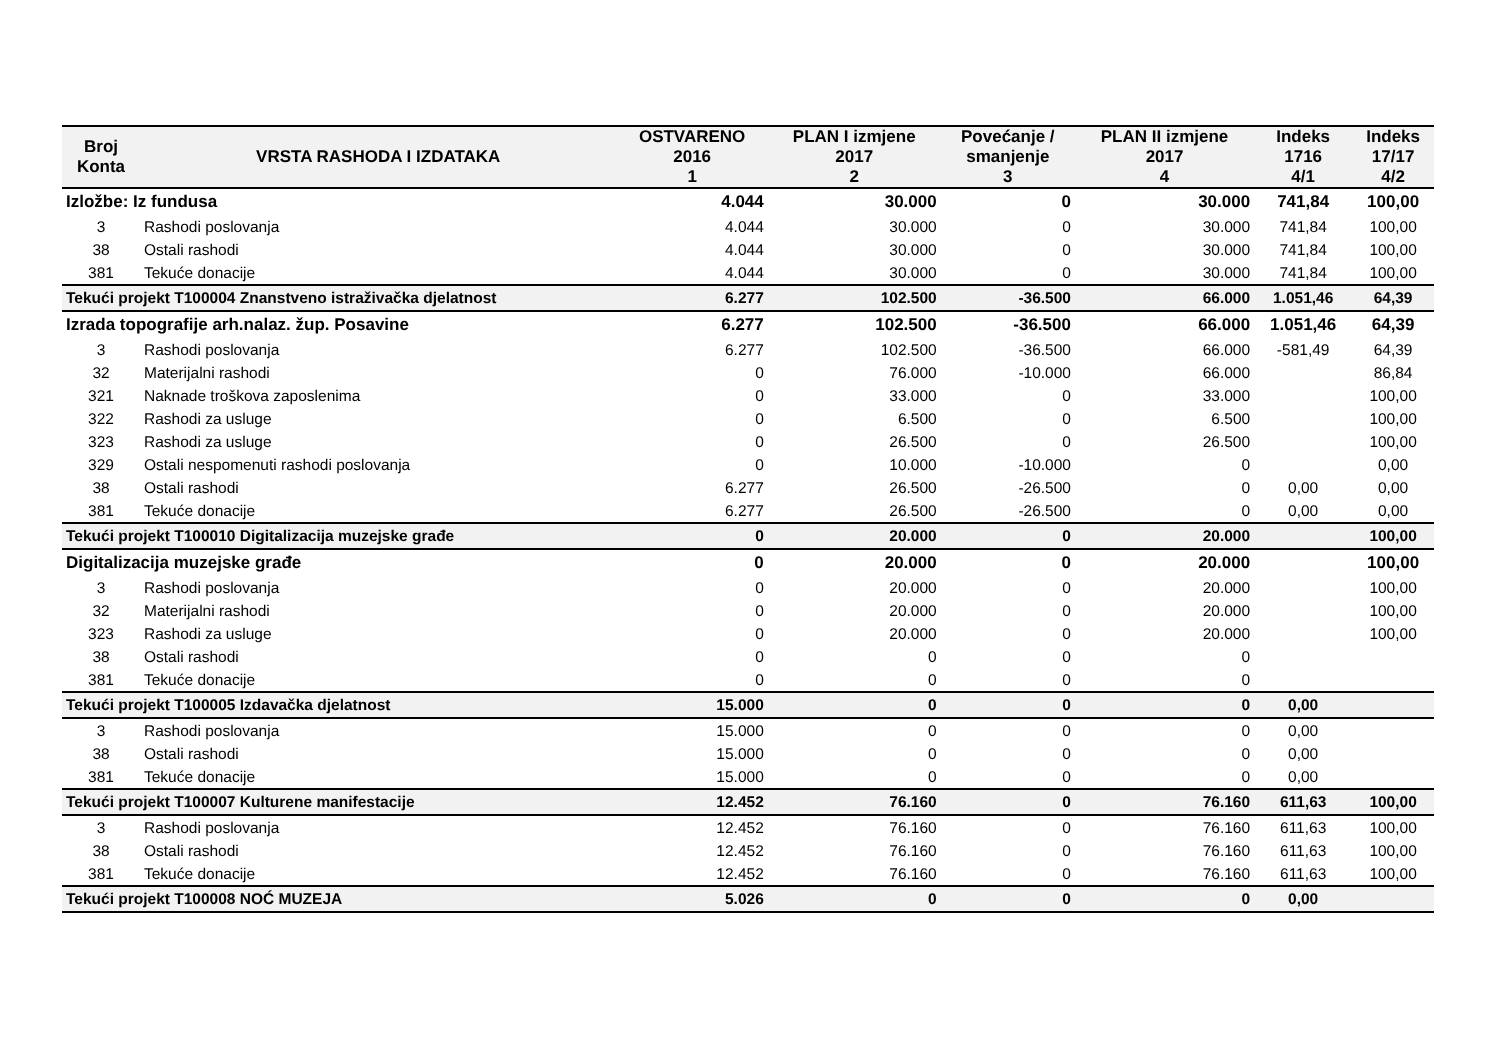| Broj Konta | VRSTA RASHODA I IZDATAKA | OSTVARENO 2016 1 | PLAN I izmjene 2017 2 | Povećanje / smanjenje 3 | PLAN II izmjene 2017 4 | Indeks 1716 4/1 | Indeks 17/17 4/2 |
| --- | --- | --- | --- | --- | --- | --- | --- |
| Izložbe: Iz fundusa | | 4.044 | 30.000 | 0 | 30.000 | 741,84 | 100,00 |
| 3 | Rashodi poslovanja | 4.044 | 30.000 | 0 | 30.000 | 741,84 | 100,00 |
| 38 | Ostali rashodi | 4.044 | 30.000 | 0 | 30.000 | 741,84 | 100,00 |
| 381 | Tekuće donacije | 4.044 | 30.000 | 0 | 30.000 | 741,84 | 100,00 |
| Tekući projekt T100004 Znanstveno istraživačka djelatnost | | 6.277 | 102.500 | -36.500 | 66.000 | 1.051,46 | 64,39 |
| Izrada topografije arh.nalaz. žup. Posavine | | 6.277 | 102.500 | -36.500 | 66.000 | 1.051,46 | 64,39 |
| 3 | Rashodi poslovanja | 6.277 | 102.500 | -36.500 | 66.000 | -581,49 | 64,39 |
| 32 | Materijalni rashodi | 0 | 76.000 | -10.000 | 66.000 | | 86,84 |
| 321 | Naknade troškova zaposlenima | 0 | 33.000 | 0 | 33.000 | | 100,00 |
| 322 | Rashodi za usluge | 0 | 6.500 | 0 | 6.500 | | 100,00 |
| 323 | Rashodi za usluge | 0 | 26.500 | 0 | 26.500 | | 100,00 |
| 329 | Ostali nespomenuti rashodi poslovanja | 0 | 10.000 | -10.000 | 0 | | 0,00 |
| 38 | Ostali rashodi | 6.277 | 26.500 | -26.500 | 0 | 0,00 | 0,00 |
| 381 | Tekuće donacije | 6.277 | 26.500 | -26.500 | 0 | 0,00 | 0,00 |
| Tekući projekt T100010 Digitalizacija muzejske građe | | 0 | 20.000 | 0 | 20.000 | | 100,00 |
| Digitalizacija muzejske građe | | 0 | 20.000 | 0 | 20.000 | | 100,00 |
| 3 | Rashodi poslovanja | 0 | 20.000 | 0 | 20.000 | | 100,00 |
| 32 | Materijalni rashodi | 0 | 20.000 | 0 | 20.000 | | 100,00 |
| 323 | Rashodi za usluge | 0 | 20.000 | 0 | 20.000 | | 100,00 |
| 38 | Ostali rashodi | 0 | 0 | 0 | 0 | | |
| 381 | Tekuće donacije | 0 | 0 | 0 | 0 | | |
| Tekući projekt T100005 Izdavačka djelatnost | | 15.000 | 0 | 0 | 0 | 0,00 | |
| 3 | Rashodi poslovanja | 15.000 | 0 | 0 | 0 | 0,00 | |
| 38 | Ostali rashodi | 15.000 | 0 | 0 | 0 | 0,00 | |
| 381 | Tekuće donacije | 15.000 | 0 | 0 | 0 | 0,00 | |
| Tekući projekt T100007 Kulturene manifestacije | | 12.452 | 76.160 | 0 | 76.160 | 611,63 | 100,00 |
| 3 | Rashodi poslovanja | 12.452 | 76.160 | 0 | 76.160 | 611,63 | 100,00 |
| 38 | Ostali rashodi | 12.452 | 76.160 | 0 | 76.160 | 611,63 | 100,00 |
| 381 | Tekuće donacije | 12.452 | 76.160 | 0 | 76.160 | 611,63 | 100,00 |
| Tekući projekt T100008 NOĆ MUZEJA | | 5.026 | 0 | 0 | 0 | 0,00 | |